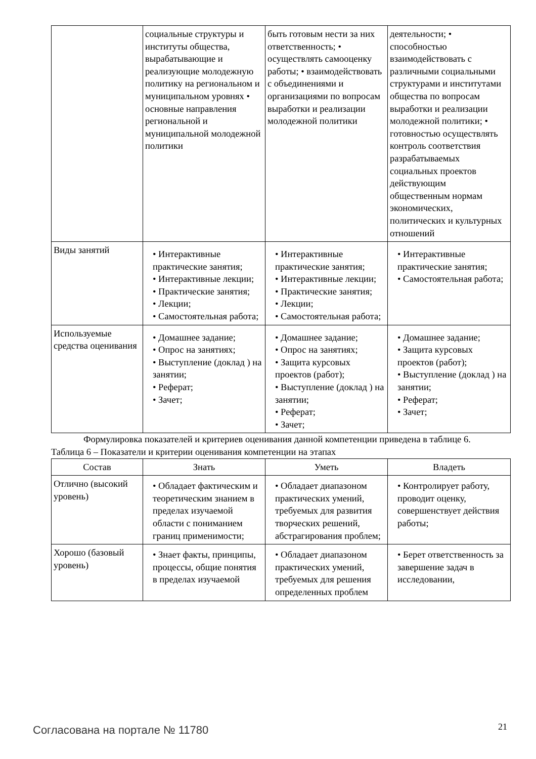| | социальные структуры и институты общества, вырабатывающие и реализующие молодежную политику на региональном и муниципальном уровнях • основные направления региональной и муниципальной молодежной политики | быть готовым нести за них ответственность; • осуществлять самооценку работы; • взаимодействовать с объединениями и организациями по вопросам выработки и реализации молодежной политики | деятельности; • способностью взаимодействовать с различными социальными структурами и институтами общества по вопросам выработки и реализации молодежной политики; • готовностью осуществлять контроль соответствия разрабатываемых социальных проектов действующим общественным нормам экономических, политических и культурных отношений |
| Виды занятий | • Интерактивные практические занятия; • Интерактивные лекции; • Практические занятия; • Лекции; • Самостоятельная работа; | • Интерактивные практические занятия; • Интерактивные лекции; • Практические занятия; • Лекции; • Самостоятельная работа; | • Интерактивные практические занятия; • Самостоятельная работа; |
| Используемые средства оценивания | • Домашнее задание; • Опрос на занятиях; • Выступление (доклад ) на занятии; • Реферат; • Зачет; | • Домашнее задание; • Опрос на занятиях; • Защита курсовых проектов (работ); • Выступление (доклад ) на занятии; • Реферат; • Зачет; | • Домашнее задание; • Защита курсовых проектов (работ); • Выступление (доклад ) на занятии; • Реферат; • Зачет; |
Формулировка показателей и критериев оценивания данной компетенции приведена в таблице 6.
Таблица 6 – Показатели и критерии оценивания компетенции на этапах
| Состав | Знать | Уметь | Владеть |
| --- | --- | --- | --- |
| Отлично (высокий уровень) | • Обладает фактическим и теоретическим знанием в пределах изучаемой области с пониманием границ применимости; | • Обладает диапазоном практических умений, требуемых для развития творческих решений, абстрагирования проблем; | • Контролирует работу, проводит оценку, совершенствует действия работы; |
| Хорошо (базовый уровень) | • Знает факты, принципы, процессы, общие понятия в пределах изучаемой | • Обладает диапазоном практических умений, требуемых для решения определенных проблем | • Берет ответственность за завершение задач в исследовании, |
Согласована на портале № 11780 21